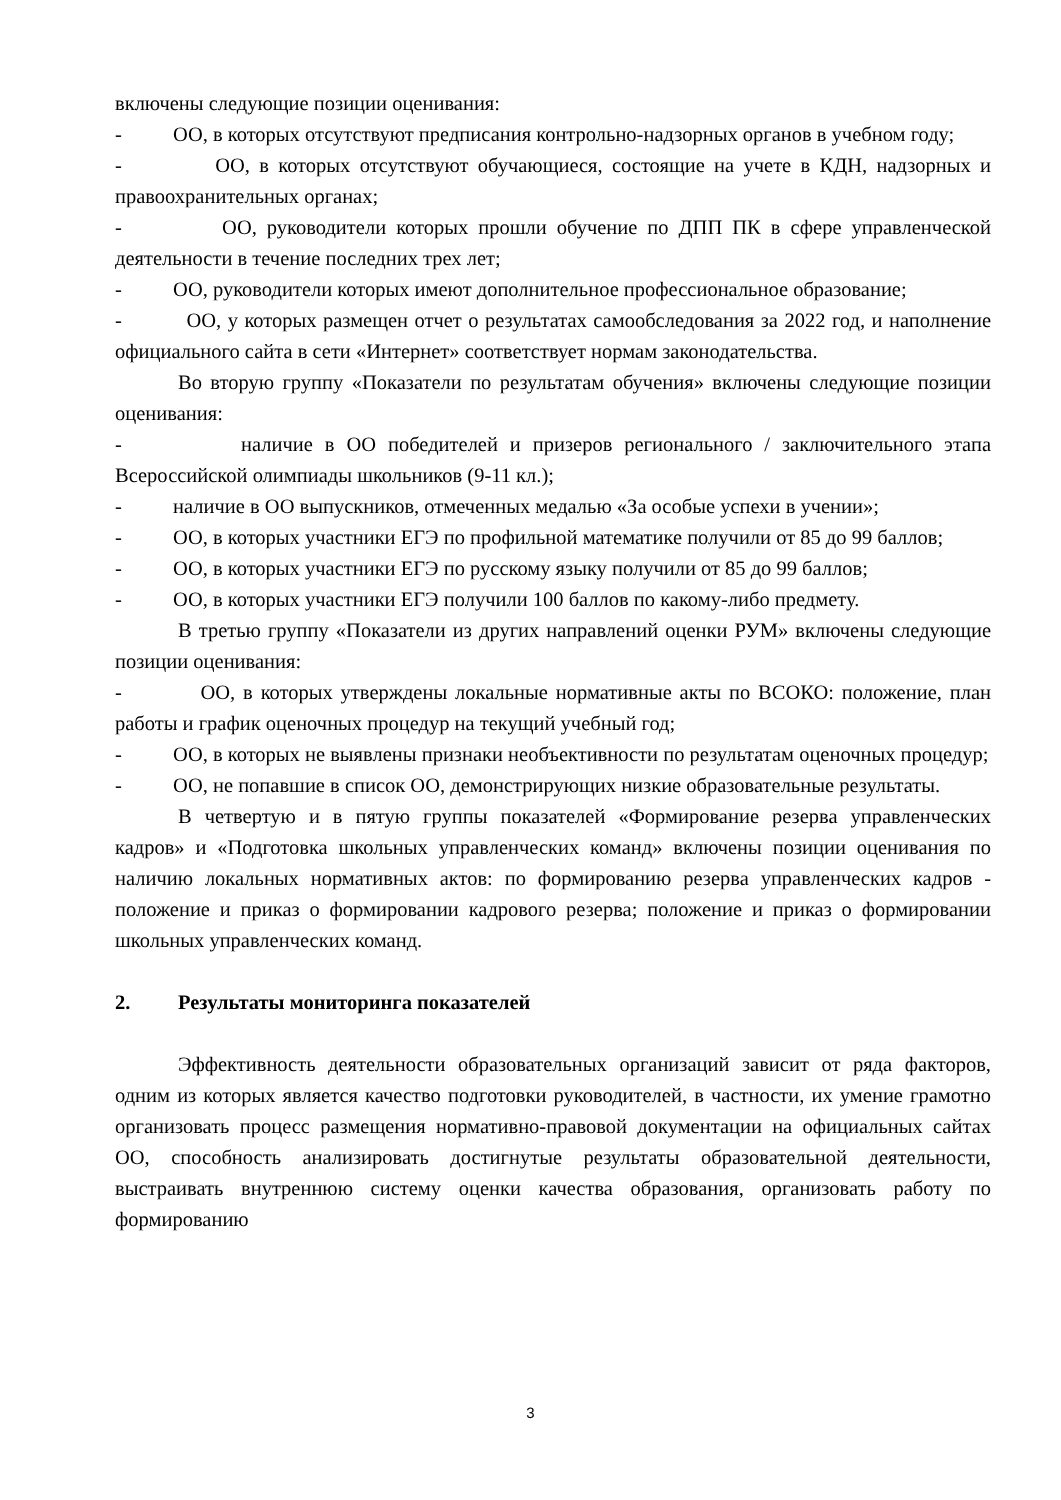включены следующие позиции оценивания:
- ОО, в которых отсутствуют предписания контрольно-надзорных органов в учебном году;
- ОО, в которых отсутствуют обучающиеся, состоящие на учете в КДН, надзорных и правоохранительных органах;
- ОО, руководители которых прошли обучение по ДПП ПК в сфере управленческой деятельности в течение последних трех лет;
- ОО, руководители которых имеют дополнительное профессиональное образование;
- ОО, у которых размещен отчет о результатах самообследования за 2022 год, и наполнение официального сайта в сети «Интернет» соответствует нормам законодательства.
Во вторую группу «Показатели по результатам обучения» включены следующие позиции оценивания:
- наличие в ОО победителей и призеров регионального / заключительного этапа Всероссийской олимпиады школьников (9-11 кл.);
- наличие в ОО выпускников, отмеченных медалью «За особые успехи в учении»;
- ОО, в которых участники ЕГЭ по профильной математике получили от 85 до 99 баллов;
- ОО, в которых участники ЕГЭ по русскому языку получили от 85 до 99 баллов;
- ОО, в которых участники ЕГЭ получили 100 баллов по какому-либо предмету.
В третью группу «Показатели из других направлений оценки РУМ» включены следующие позиции оценивания:
- ОО, в которых утверждены локальные нормативные акты по ВСОКО: положение, план работы и график оценочных процедур на текущий учебный год;
- ОО, в которых не выявлены признаки необъективности по результатам оценочных процедур;
- ОО, не попавшие в список ОО, демонстрирующих низкие образовательные результаты.
В четвертую и в пятую группы показателей «Формирование резерва управленческих кадров» и «Подготовка школьных управленческих команд» включены позиции оценивания по наличию локальных нормативных актов: по формированию резерва управленческих кадров - положение и приказ о формировании кадрового резерва; положение и приказ о формировании школьных управленческих команд.
2. Результаты мониторинга показателей
Эффективность деятельности образовательных организаций зависит от ряда факторов, одним из которых является качество подготовки руководителей, в частности, их умение грамотно организовать процесс размещения нормативно-правовой документации на официальных сайтах ОО, способность анализировать достигнутые результаты образовательной деятельности, выстраивать внутреннюю систему оценки качества образования, организовать работу по формированию
3